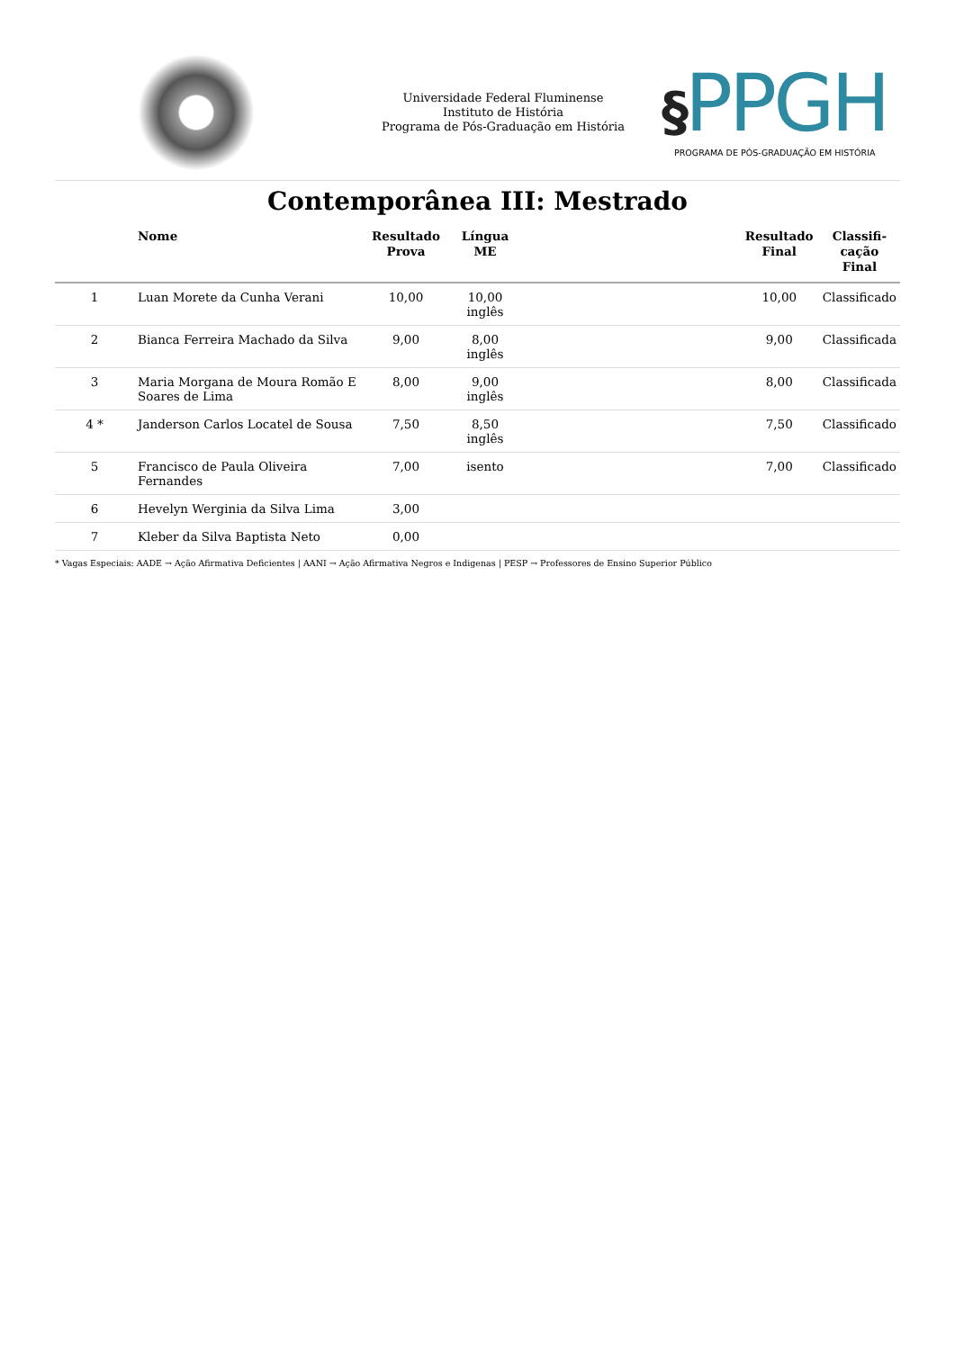Universidade Federal Fluminense
Instituto de História
Programa de Pós-Graduação em História
§PPGH
PROGRAMA DE PÓS-GRADUAÇÃO EM HISTÓRIA
Contemporânea III: Mestrado
| | Nome | Resultado Prova | Língua ME | | Resultado Final | Classifi-cação Final |
| --- | --- | --- | --- | --- | --- | --- |
| 1 | Luan Morete da Cunha Verani | 10,00 | 10,00 inglês | | 10,00 | Classificado |
| 2 | Bianca Ferreira Machado da Silva | 9,00 | 8,00 inglês | | 9,00 | Classificada |
| 3 | Maria Morgana de Moura Romão E Soares de Lima | 8,00 | 9,00 inglês | | 8,00 | Classificada |
| 4 * | Janderson Carlos Locatel de Sousa | 7,50 | 8,50 inglês | | 7,50 | Classificado |
| 5 | Francisco de Paula Oliveira Fernandes | 7,00 | isento | | 7,00 | Classificado |
| 6 | Hevelyn Werginia da Silva Lima | 3,00 | | | | |
| 7 | Kleber da Silva Baptista Neto | 0,00 | | | | |
* Vagas Especiais: AADE → Ação Afirmativa Deficientes | AANI → Ação Afirmativa Negros e Indigenas | PESP → Professores de Ensino Superior Público